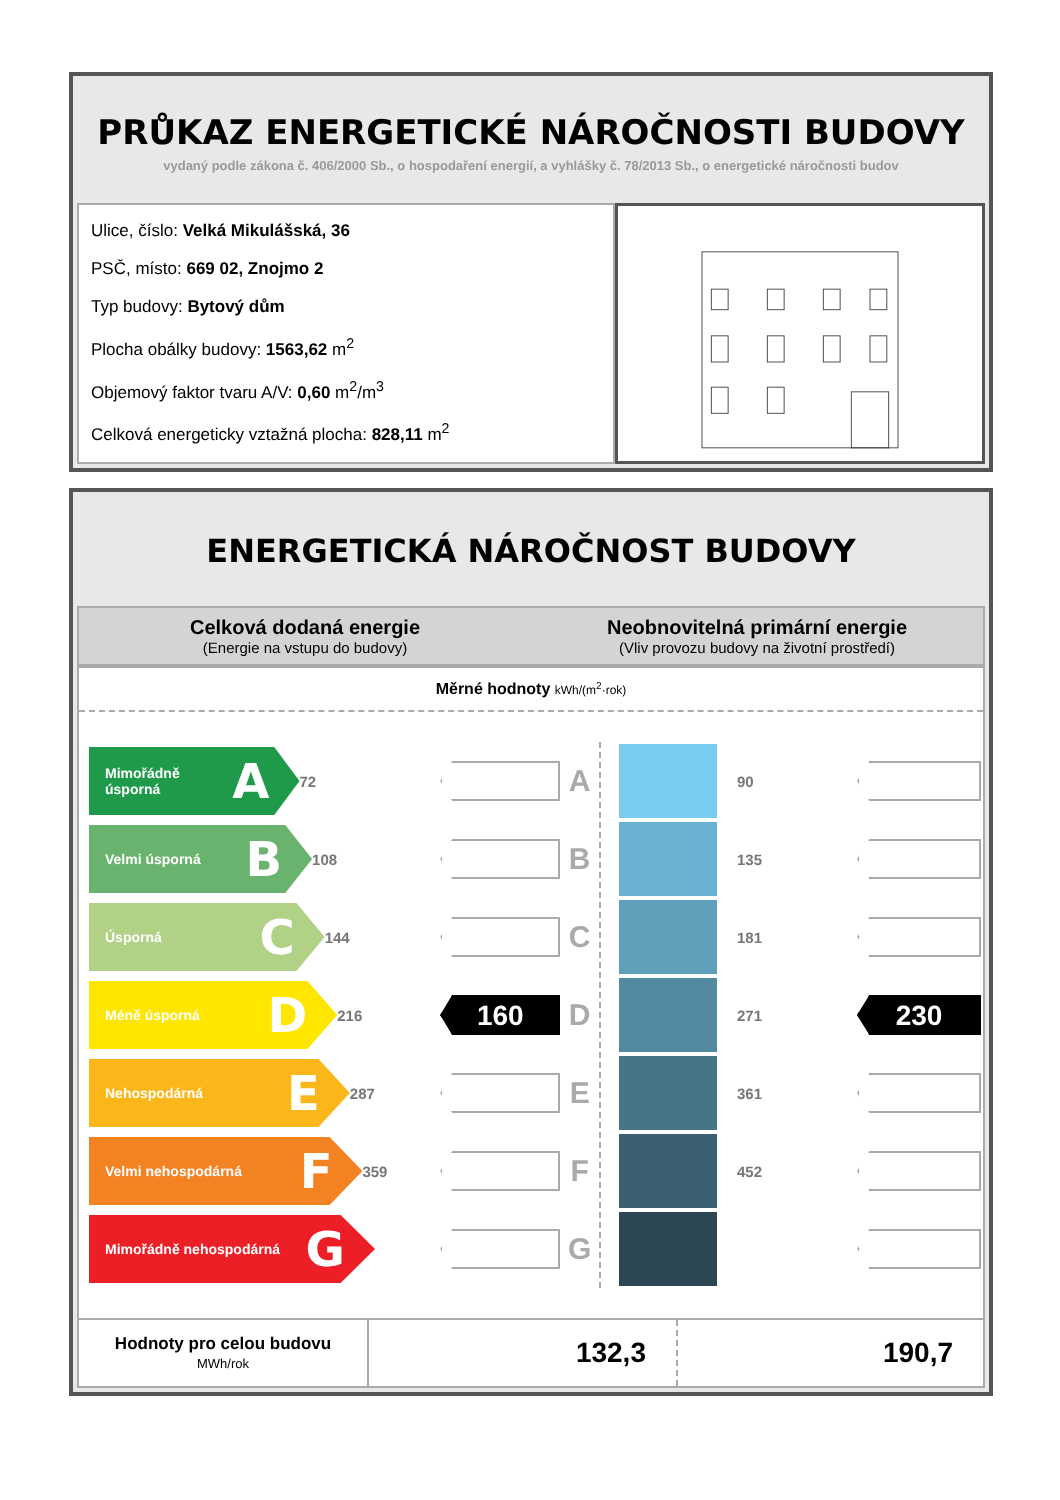PRŮKAZ ENERGETICKÉ NÁROČNOSTI BUDOVY
vydaný podle zákona č. 406/2000 Sb., o hospodaření energií, a vyhlášky č. 78/2013 Sb., o energetické náročnosti budov
Ulice, číslo: Velká Mikulášská, 36
PSČ, místo: 669 02, Znojmo 2
Typ budovy: Bytový dům
Plocha obálky budovy: 1563,62 m<sup>2</sup>
Objemový faktor tvaru A/V: 0,60 m<sup>2</sup>/m<sup>3</sup>
Celková energeticky vztažná plocha: 828,11 m<sup>2</sup>
ENERGETICKÁ NÁROČNOST BUDOVY
Celková dodaná energie
(Energie na vstupu do budovy)
Neobnovitelná primární energie
(Vliv provozu budovy na životní prostředí)
Měrné hodnoty kWh/(m<sup>2</sup>·rok)
Mimořádně úsporná A
72
A
Velmi úsporná B
108
B
Úsporná C
144
C
Méně úsporná D
216
160
D
Nehospodárná E
287
E
Velmi nehospodárná F
359
F
Mimořádně nehospodárná G
G
90
135
181
271
230
361
452
| Hodnoty pro celou budovu MWh/rok | 132,3 | 190,7 |